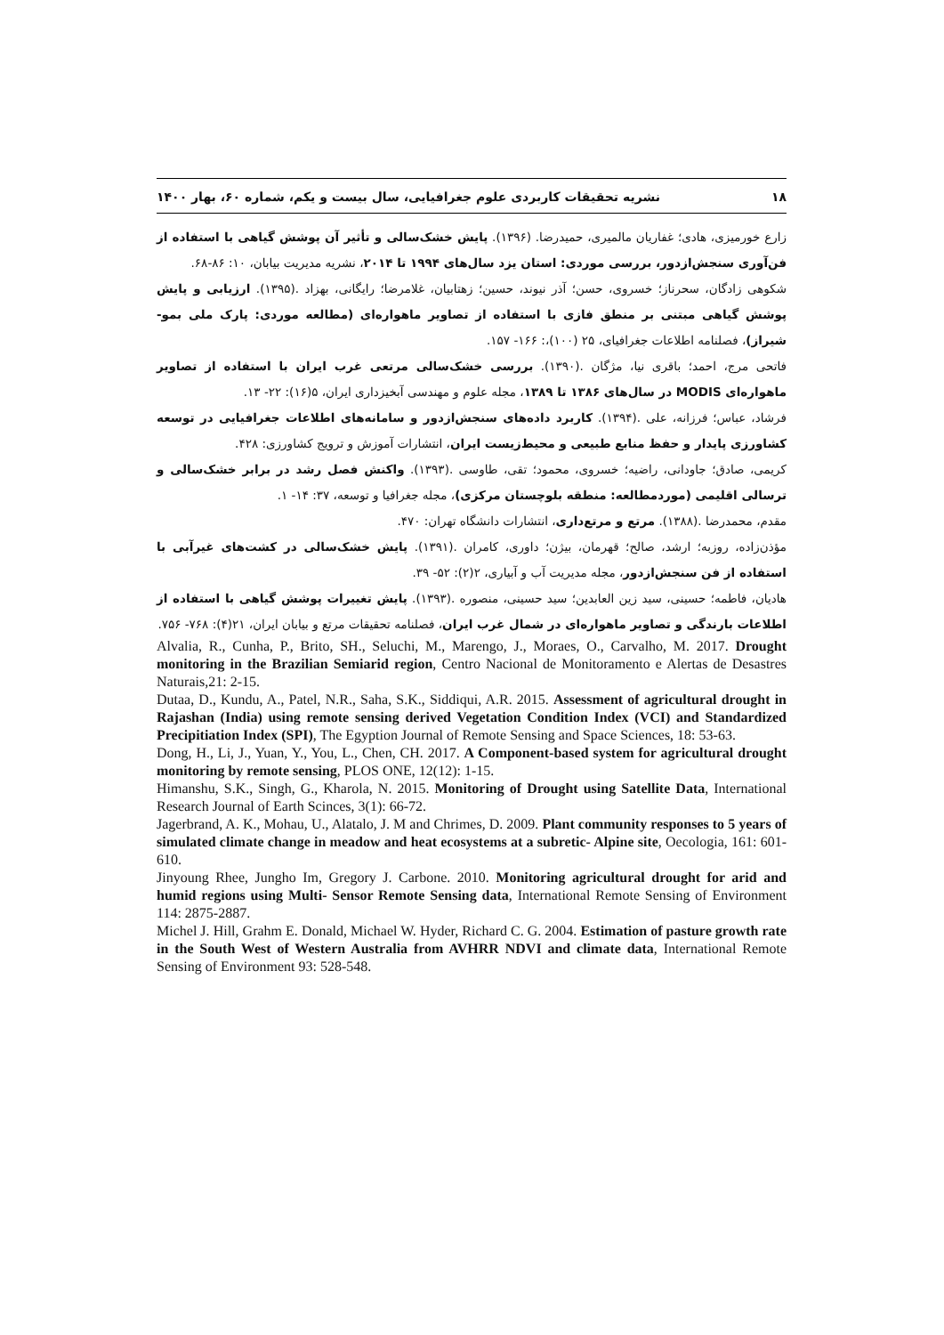۱۸ نشریه تحقیقات کاربردی علوم جغرافیایی، سال بیست و یکم، شماره ۶۰، بهار ۱۴۰۰
زارع خورمیزی، هادی؛ غفاریان مالمیری، حمیدرضا. (۱۳۹۶). پایش خشک‌سالی و تأثیر آن پوشش گیاهی با استفاده از فن‌آوری سنجش‌ازدور، بررسی موردی: استان یزد سال‌های ۱۹۹۴ تا ۲۰۱۴، نشریه مدیریت بیابان، ۱۰: ۸۶-۶۸.
شکوهی زادگان، سحرناز؛ خسروی، حسن؛ آذر نیوند، حسین؛ زهتابیان، غلامرضا؛ رایگانی، بهزاد .(۱۳۹۵). ارزیابی و پایش پوشش گیاهی مبتنی بر منطق فازی با استفاده از تصاویر ماهواره‌ای (مطالعه موردی: پارک ملی بمو- شیراز)، فصلنامه اطلاعات جغرافیای، ۲۵ (۱۰۰)،: ۱۶۶- ۱۵۷.
فاتحی مرج، احمد؛ باقری نیا، مژگان .(۱۳۹۰). بررسی خشک‌سالی مرتعی غرب ایران با استفاده از تصاویر ماهواره‌ای MODIS در سال‌های ۱۳۸۶ تا ۱۳۸۹، مجله علوم و مهندسی آبخیزداری ایران، ۵(۱۶): ۲۲- ۱۳.
فرشاد، عباس؛ فرزانه، علی .(۱۳۹۴). کاربرد داده‌های سنجش‌ازدور و سامانه‌های اطلاعات جغرافیایی در توسعه کشاورزی پایدار و حفظ منابع طبیعی و محیط‌زیست ایران، انتشارات آموزش و ترویج کشاورزی: ۴۲۸.
کریمی، صادق؛ جاودانی، راضیه؛ خسروی، محمود؛ تقی، طاوسی .(۱۳۹۳). واکنش فصل رشد در برابر خشک‌سالی و ترسالی اقلیمی (موردمطالعه: منطقه بلوچستان مرکزی)، مجله جغرافیا و توسعه، ۳۷: ۱۴- ۱.
مقدم، محمدرضا .(۱۳۸۸). مرتع و مرتع‌داری، انتشارات دانشگاه تهران: ۴۷۰.
مؤذن‌زاده، روزبه؛ ارشد، صالح؛ قهرمان، بیژن؛ داوری، کامران .(۱۳۹۱). پایش خشک‌سالی در کشت‌های غیرآبی با استفاده از فن سنجش‌ازدور، مجله مدیریت آب و آبیاری، ۲(۲): ۵۲- ۳۹.
هادیان، فاطمه؛ حسینی، سید زین العابدین؛ سید حسینی، منصوره .(۱۳۹۳). پایش تغییرات پوشش گیاهی با استفاده از اطلاعات بارندگی و تصاویر ماهواره‌ای در شمال غرب ایران، فصلنامه تحقیقات مرتع و بیابان ایران، ۲۱(۴): ۷۶۸- ۷۵۶.
Alvalia, R., Cunha, P., Brito, SH., Seluchi, M., Marengo, J., Moraes, O., Carvalho, M. 2017. Drought monitoring in the Brazilian Semiarid region, Centro Nacional de Monitoramento e Alertas de Desastres Naturais,21: 2-15.
Dutaa, D., Kundu, A., Patel, N.R., Saha, S.K., Siddiqui, A.R. 2015. Assessment of agricultural drought in Rajashan (India) using remote sensing derived Vegetation Condition Index (VCI) and Standardized Precipitiation Index (SPI), The Egyption Journal of Remote Sensing and Space Sciences, 18: 53-63.
Dong, H., Li, J., Yuan, Y., You, L., Chen, CH. 2017. A Component-based system for agricultural drought monitoring by remote sensing, PLOS ONE, 12(12): 1-15.
Himanshu, S.K., Singh, G., Kharola, N. 2015. Monitoring of Drought using Satellite Data, International Research Journal of Earth Scinces, 3(1): 66-72.
Jagerbrand, A. K., Mohau, U., Alatalo, J. M and Chrimes, D. 2009. Plant community responses to 5 years of simulated climate change in meadow and heat ecosystems at a subretic- Alpine site, Oecologia, 161: 601- 610.
Jinyoung Rhee, Jungho Im, Gregory J. Carbone. 2010. Monitoring agricultural drought for arid and humid regions using Multi- Sensor Remote Sensing data, International Remote Sensing of Environment 114: 2875-2887.
Michel J. Hill, Grahm E. Donald, Michael W. Hyder, Richard C. G. 2004. Estimation of pasture growth rate in the South West of Western Australia from AVHRR NDVI and climate data, International Remote Sensing of Environment 93: 528-548.